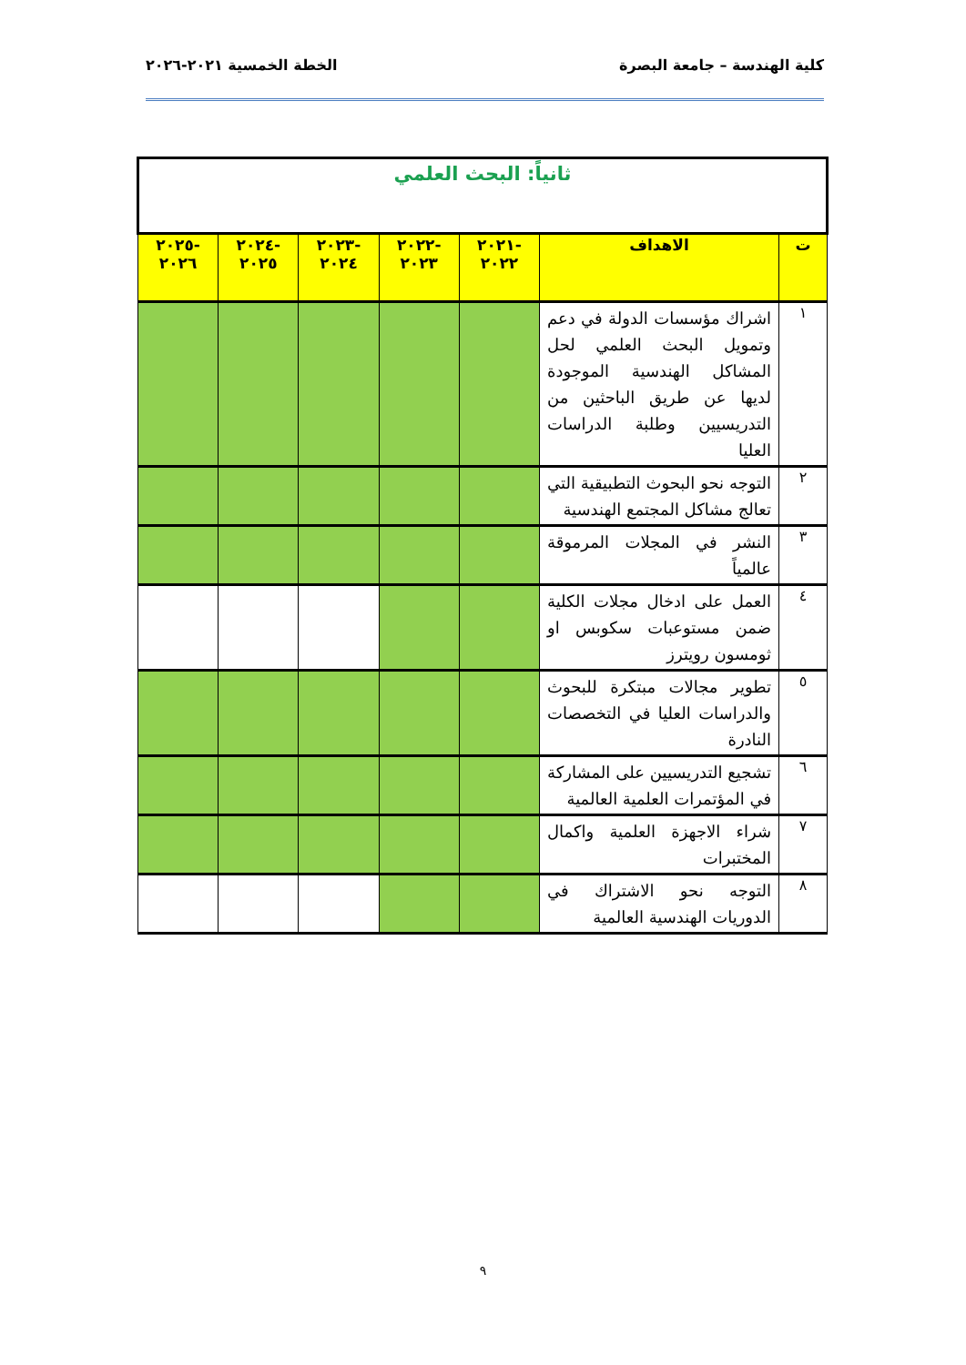كلية الهندسة – جامعة البصرة الخطة الخمسية ٢٠٢١-٢٠٢٦
| ثانياً: البحث العلمي | | | | | | |
| ت | الاهداف | -٢٠٢١ ٢٠٢٢ | -٢٠٢٢ ٢٠٢٣ | -٢٠٢٣ ٢٠٢٤ | -٢٠٢٤ ٢٠٢٥ | -٢٠٢٥ ٢٠٢٦ |
| ١ | اشراك مؤسسات الدولة في دعم وتمويل البحث العلمي لحل المشاكل الهندسية الموجودة لديها عن طريق الباحثين من التدريسيين وطلبة الدراسات العليا | | | | | |
| ٢ | التوجه نحو البحوث التطبيقية التي تعالج مشاكل المجتمع الهندسية | | | | | |
| ٣ | النشر في المجلات المرموقة عالمياً | | | | | |
| ٤ | العمل على ادخال مجلات الكلية ضمن مستوعبات سكوبس او ثومسون رويترز | | | | | |
| ٥ | تطوير مجالات مبتكرة للبحوث والدراسات العليا في التخصصات النادرة | | | | | |
| ٦ | تشجيع التدريسيين على المشاركة في المؤتمرات العلمية العالمية | | | | | |
| ٧ | شراء الاجهزة العلمية واكمال المختبرات | | | | | |
| ٨ | التوجه نحو الاشتراك في الدوريات الهندسية العالمية | | | | | |
٩